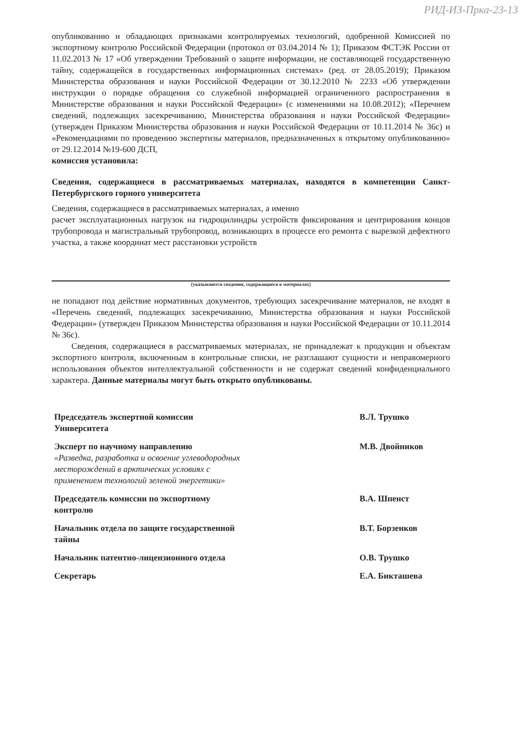РИД-ИЗ-Прка-23-13
опубликованию и обладающих признаками контролируемых технологий, одобренной Комиссией по экспортному контролю Российской Федерации (протокол от 03.04.2014 № 1); Приказом ФСТЭК России от 11.02.2013 № 17 «Об утверждении Требований о защите информации, не составляющей государственную тайну, содержащейся в государственных информационных системах» (ред. от 28.05.2019); Приказом Министерства образования и науки Российской Федерации от 30.12.2010 № 2233 «Об утверждении инструкции о порядке обращения со служебной информацией ограниченного распространения в Министерстве образования и науки Российской Федерации» (с изменениями на 10.08.2012); «Перечнем сведений, подлежащих засекречиванию, Министерства образования и науки Российской Федерации» (утвержден Приказом Министерства образования и науки Российской Федерации от 10.11.2014 № 36с) и «Рекомендациями по проведению экспертизы материалов, предназначенных к открытому опубликованию» от 29.12.2014 №19-600 ДСП,
комиссия установила:
Сведения, содержащиеся в рассматриваемых материалах, находятся в компетенции Санкт-Петербургского горного университета
Сведения, содержащиеся в рассматриваемых материалах, а именно
расчет эксплуатационных нагрузок на гидроцилиндры устройств фиксирования и центрирования концов трубопровода и магистральный трубопровод, возникающих в процессе его ремонта с вырезкой дефектного участка, а также координат мест расстановки устройств
(указываются сведения, содержащиеся в материалах)
не попадают под действие нормативных документов, требующих засекречивание материалов, не входят в «Перечень сведений, подлежащих засекречиванию, Министерства образования и науки Российской Федерации» (утвержден Приказом Министерства образования и науки Российской Федерации от 10.11.2014 № 36с).
Сведения, содержащиеся в рассматриваемых материалах, не принадлежат к продукции и объектам экспортного контроля, включенным в контрольные списки, не разглашают сущности и неправомерного использования объектов интеллектуальной собственности и не содержат сведений конфиденциального характера. Данные материалы могут быть открыто опубликованы.
Председатель экспертной комиссии
Университета
В.Л. Трушко
Эксперт по научному направлению
«Разведка, разработка и освоение углеводородных месторождений в арктических условиях с применением технологий зеленой энергетики»
М.В. Двойников
Председатель комиссии по экспортному контролю
В.А. Шпенст
Начальник отдела по защите государственной тайны
В.Т. Борзенков
Начальник патентно-лицензионного отдела
О.В. Трушко
Секретарь
Е.А. Бикташева